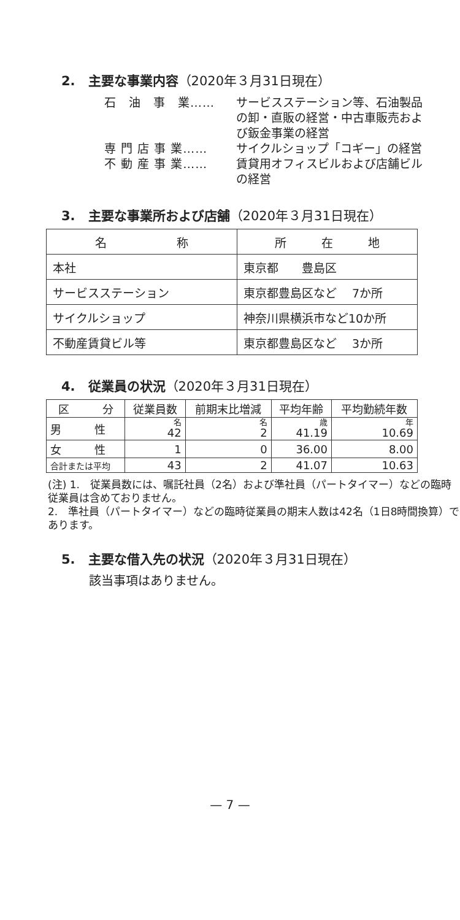2.　主要な事業内容（2020年３月31日現在）
石　油　事　業…… サービスステーション等、石油製品の卸・直販の経営・中古車販売および鈑金事業の経営
専 門 店 事 業…… サイクルショップ「コギー」の経営
不 動 産 事 業…… 賃貸用オフィスビルおよび店舗ビルの経営
3.　主要な事業所および店舗（2020年３月31日現在）
| 名 称 | 所 在 地 |
| --- | --- |
| 本社 | 東京都 豊島区 |
| サービスステーション | 東京都豊島区など 7か所 |
| サイクルショップ | 神奈川県横浜市など10か所 |
| 不動産賃貸ビル等 | 東京都豊島区など 3か所 |
4.　従業員の状況（2020年３月31日現在）
| 区 分 | 従業員数 | 前期末比増減 | 平均年齢 | 平均勤続年数 |
| --- | --- | --- | --- | --- |
| 男 性 | 名 42 | 名 2 | 歳 41.19 | 年 10.69 |
| 女 性 | 1 | 0 | 36.00 | 8.00 |
| 合計または平均 | 43 | 2 | 41.07 | 10.63 |
(注) 1.　従業員数には、嘱託社員（2名）および準社員（パートタイマー）などの臨時従業員は含めておりません。
2.　準社員（パートタイマー）などの臨時従業員の期末人数は42名（1日8時間換算）であります。
5.　主要な借入先の状況（2020年３月31日現在）
該当事項はありません。
— 7 —